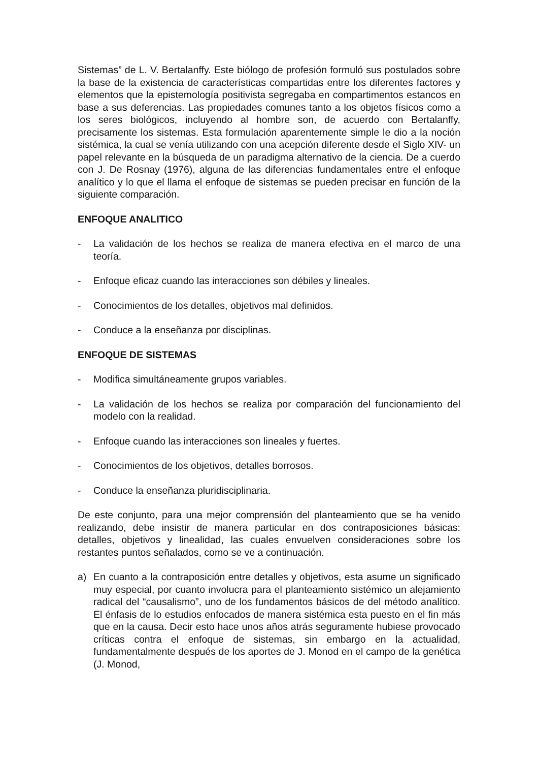Sistemas” de L. V. Bertalanffy. Este biólogo de profesión formuló sus postulados sobre la base de la existencia de características compartidas entre los diferentes factores y elementos que la epistemología positivista segregaba en compartimentos estancos en base a sus deferencias. Las propiedades comunes tanto a los objetos físicos como a los seres biológicos, incluyendo al hombre son, de acuerdo con Bertalanffy, precisamente los sistemas. Esta formulación aparentemente simple le dio a la noción sistémica, la cual se venía utilizando con una acepción diferente desde el Siglo XIV- un papel relevante en la búsqueda de un paradigma alternativo de la ciencia. De a cuerdo con J. De Rosnay (1976), alguna de las diferencias fundamentales entre el enfoque analítico y lo que el llama el enfoque de sistemas se pueden precisar en función de la siguiente comparación.
ENFOQUE ANALITICO
- La validación de los hechos se realiza de manera efectiva en el marco de una teoría.
- Enfoque eficaz cuando las interacciones son débiles y lineales.
- Conocimientos de los detalles, objetivos mal definidos.
- Conduce a la enseñanza por disciplinas.
ENFOQUE DE SISTEMAS
- Modifica simultáneamente grupos variables.
- La validación de los hechos se realiza por comparación del funcionamiento del modelo con la realidad.
- Enfoque cuando las interacciones son lineales y fuertes.
- Conocimientos de los objetivos, detalles borrosos.
- Conduce la enseñanza pluridisciplinaria.
De este conjunto, para una mejor comprensión del planteamiento que se ha venido realizando, debe insistir de manera particular en dos contraposiciones básicas: detalles, objetivos y linealidad, las cuales envuelven consideraciones sobre los restantes puntos señalados, como se ve a continuación.
a) En cuanto a la contraposición entre detalles y objetivos, esta asume un significado muy especial, por cuanto involucra para el planteamiento sistémico un alejamiento radical del “causalismo”, uno de los fundamentos básicos de del método analítico. El énfasis de lo estudios enfocados de manera sistémica esta puesto en el fin más que en la causa. Decir esto hace unos años atrás seguramente hubiese provocado críticas contra el enfoque de sistemas, sin embargo en la actualidad, fundamentalmente después de los aportes de J. Monod en el campo de la genética (J. Monod,